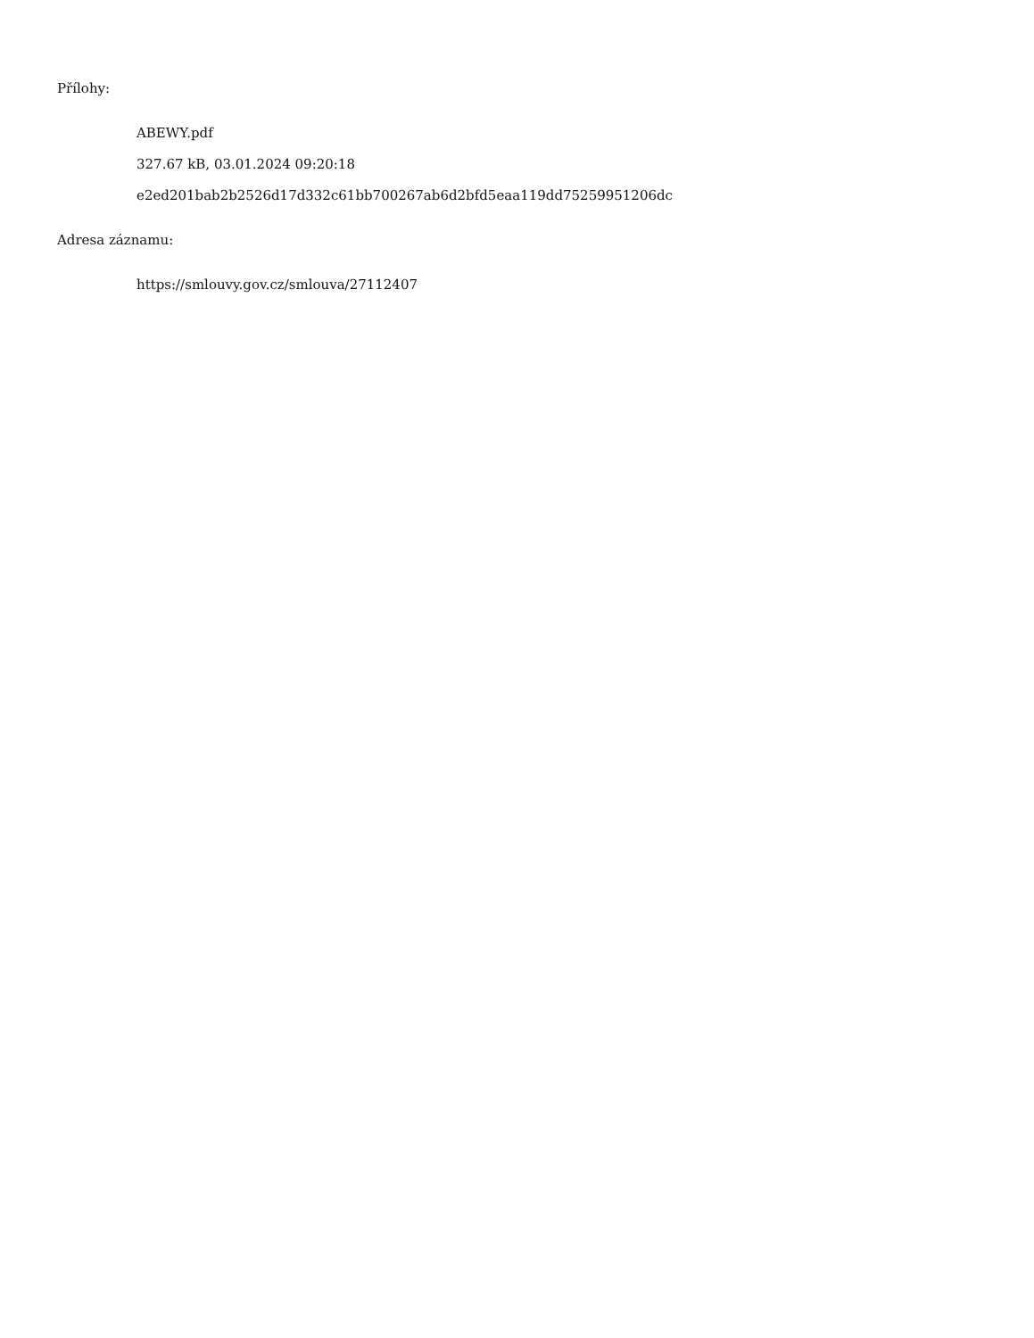Přílohy:
ABEWY.pdf
327.67 kB, 03.01.2024 09:20:18
e2ed201bab2b2526d17d332c61bb700267ab6d2bfd5eaa119dd75259951206dc
Adresa záznamu:
https://smlouvy.gov.cz/smlouva/27112407